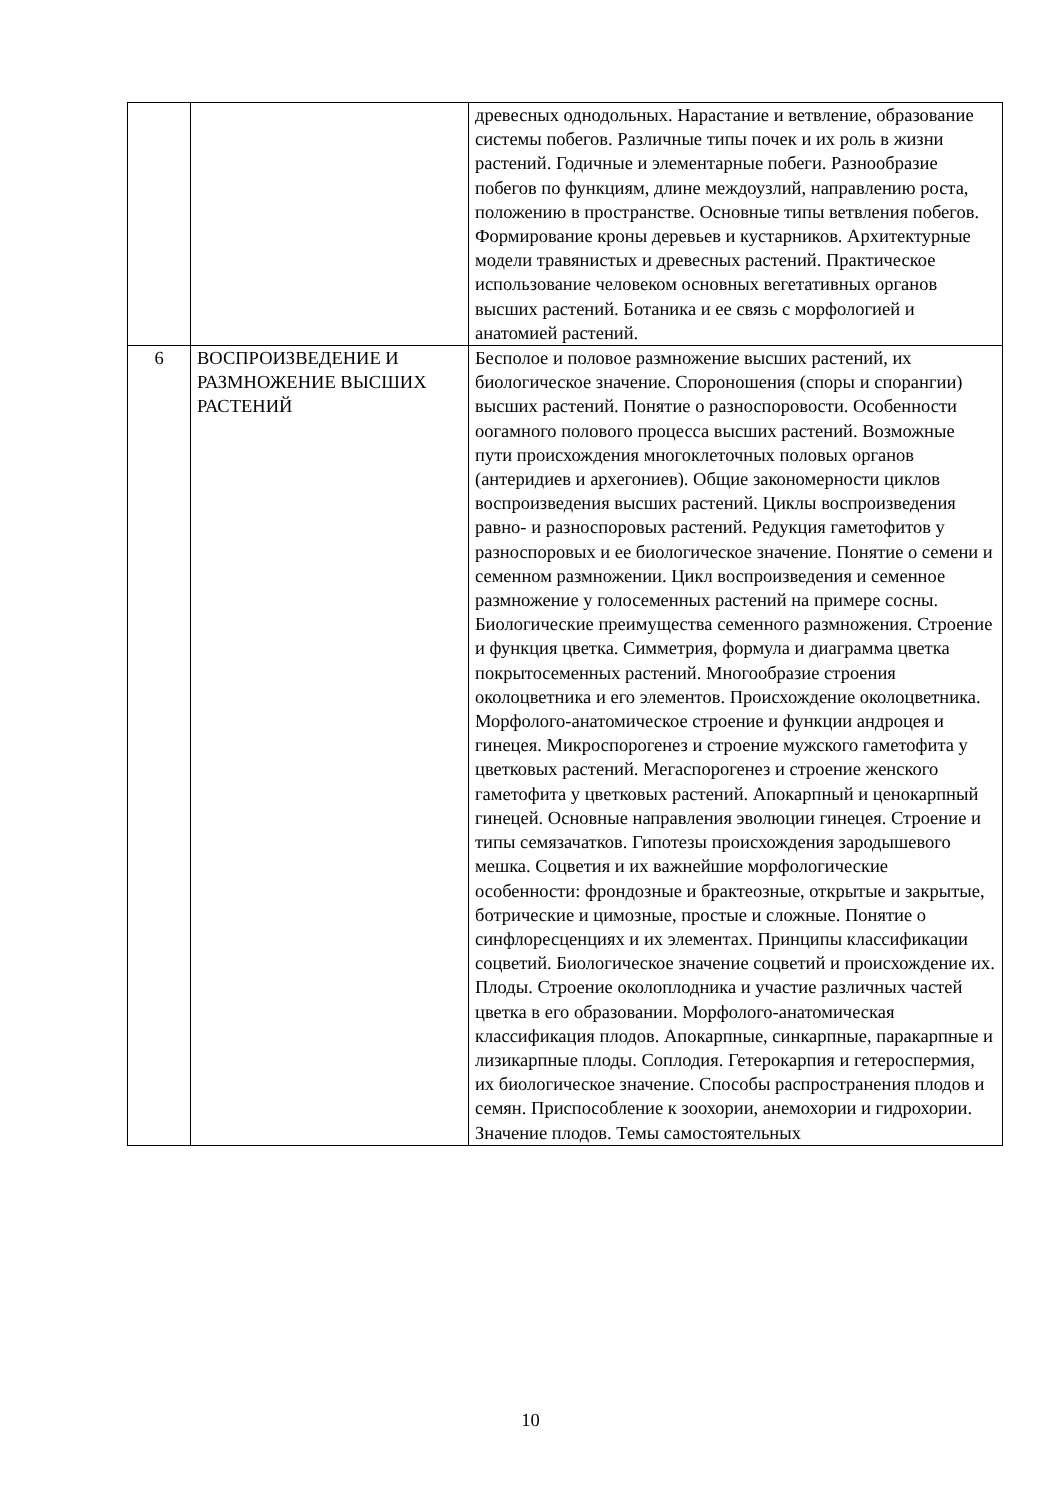| | | древесных однодольных. Нарастание и ветвление, образование системы побегов. Различные типы почек и их роль в жизни растений. Годичные и элементарные побеги. Разнообразие побегов по функциям, длине междоузлий, направлению роста, положению в пространстве. Основные типы ветвления побегов. Формирование кроны деревьев и кустарников. Архитектурные модели травянистых и древесных растений. Практическое использование человеком основных вегетативных органов высших растений. Ботаника и ее связь с морфологией и анатомией растений. |
| 6 | ВОСПРОИЗВЕДЕНИЕ И РАЗМНОЖЕНИЕ ВЫСШИХ РАСТЕНИЙ | Бесполое и половое размножение высших растений, их биологическое значение. Спороношения (споры и спорангии) высших растений. Понятие о разноспоровости. Особенности оогамного полового процесса высших растений. Возможные пути происхождения многоклеточных половых органов (антеридиев и архегониев). Общие закономерности циклов воспроизведения высших растений. Циклы воспроизведения равно- и разноспоровых растений. Редукция гаметофитов у разноспоровых и ее биологическое значение. Понятие о семени и семенном размножении. Цикл воспроизведения и семенное размножение у голосеменных растений на примере сосны. Биологические преимущества семенного размножения. Строение и функция цветка. Симметрия, формула и диаграмма цветка покрытосеменных растений. Многообразие строения околоцветника и его элементов. Происхождение околоцветника. Морфолого-анатомическое строение и функции андроцея и гинецея. Микроспорогенез и строение мужского гаметофита у цветковых растений. Мегаспорогенез и строение женского гаметофита у цветковых растений. Апокарпный и ценокарпный гинецей. Основные направления эволюции гинецея. Строение и типы семязачатков. Гипотезы происхождения зародышевого мешка. Соцветия и их важнейшие морфологические особенности: фрондозные и брактеозные, открытые и закрытые, ботрические и цимозные, простые и сложные. Понятие о синфлоресценциях и их элементах. Принципы классификации соцветий. Биологическое значение соцветий и происхождение их. Плоды. Строение околоплодника и участие различных частей цветка в его образовании. Морфолого-анатомическая классификация плодов. Апокарпные, синкарпные, паракарпные и лизикарпные плоды. Соплодия. Гетерокарпия и гетероспермия, их биологическое значение. Способы распространения плодов и семян. Приспособление к зоохории, анемохории и гидрохории. Значение плодов. Темы самостоятельных |
10